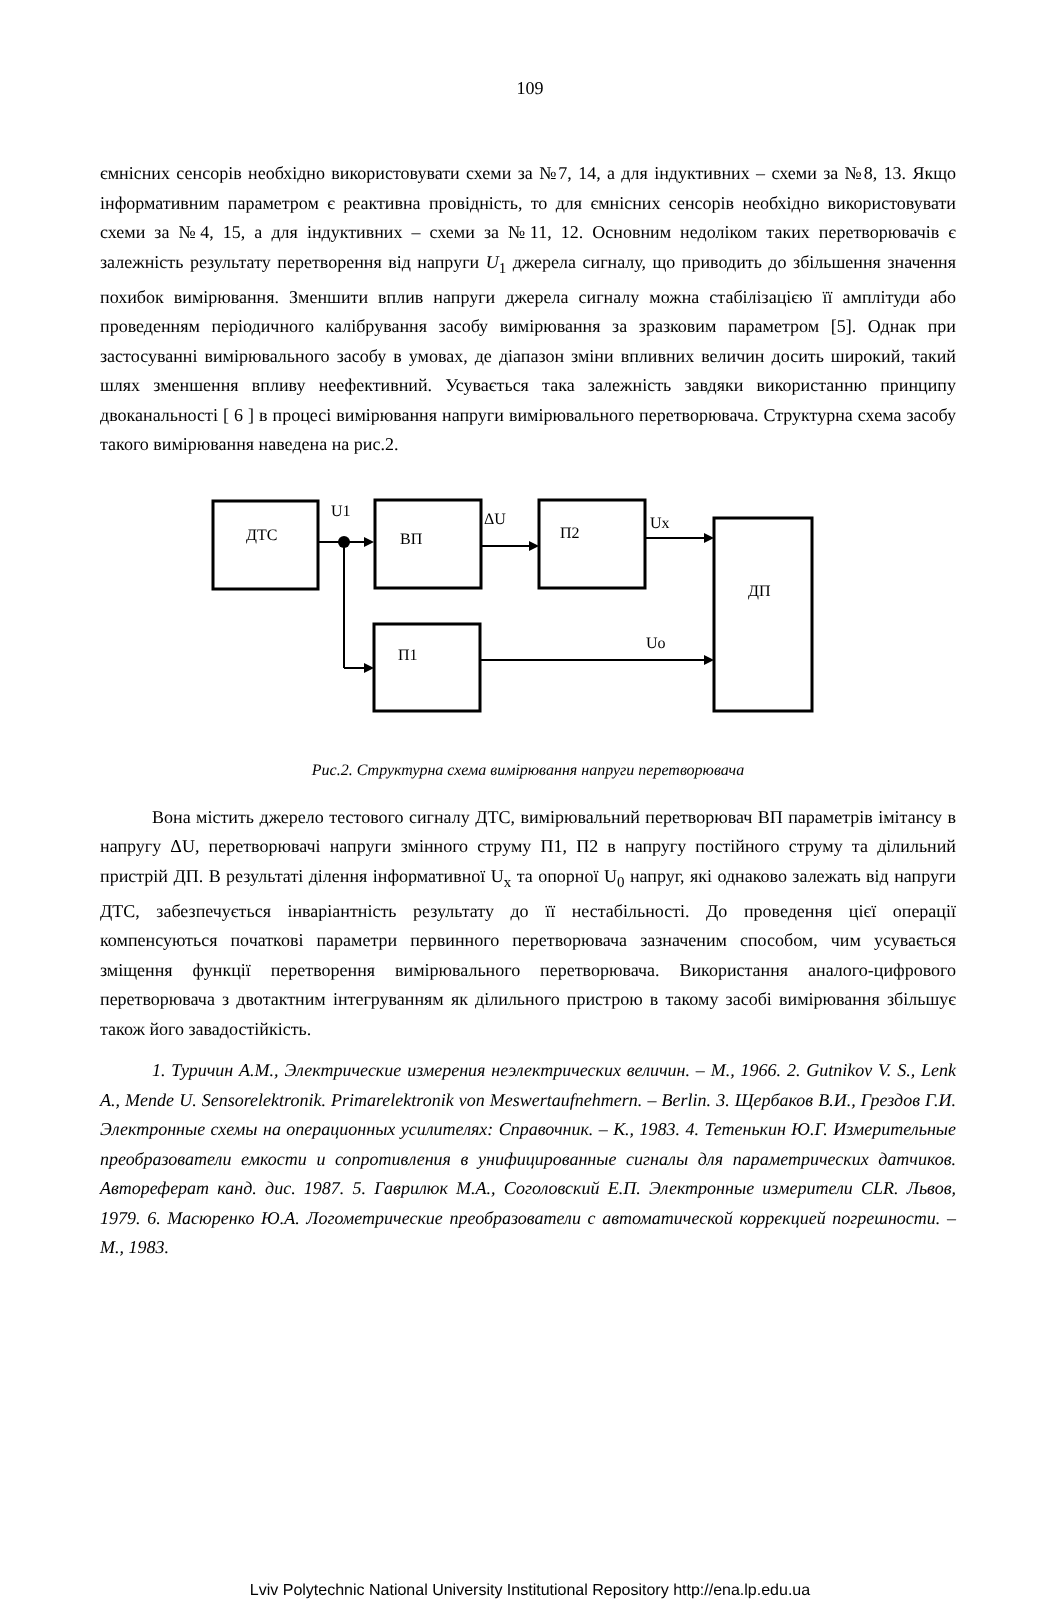109
ємнісних сенсорів необхідно використовувати схеми за №7, 14, а для індуктивних – схеми за №8, 13. Якщо інформативним параметром є реактивна провідність, то для ємнісних сенсорів необхідно використовувати схеми за №4, 15, а для індуктивних – схеми за №11, 12. Основним недоліком таких перетворювачів є залежність результату перетворення від напруги U<sub>1</sub> джерела сигналу, що приводить до збільшення значення похибок вимірювання. Зменшити вплив напруги джерела сигналу можна стабілізацією її амплітуди або проведенням періодичного калібрування засобу вимірювання за зразковим параметром [5]. Однак при застосуванні вимірювального засобу в умовах, де діапазон зміни впливних величин досить широкий, такий шлях зменшення впливу неефективний. Усувається така залежність завдяки використанню принципу двоканальності [ 6 ] в процесі вимірювання напруги вимірювального перетворювача. Структурна схема засобу такого вимірювання наведена на рис.2.
ДТС
U1
ВП
ΔU
П2
Ux
ДП
П1
Uo
Рис.2. Структурна схема вимірювання напруги перетворювача
Вона містить джерело тестового сигналу ДТС, вимірювальний перетворювач ВП параметрів імітансу в напругу ΔU, перетворювачі напруги змінного струму П1, П2 в напругу постійного струму та ділильний пристрій ДП. В результаті ділення інформативної U<sub>x</sub> та опорної U<sub>0</sub> напруг, які однаково залежать від напруги ДТС, забезпечується інваріантність результату до її нестабільності. До проведення цієї операції компенсуються початкові параметри первинного перетворювача зазначеним способом, чим усувається зміщення функції перетворення вимірювального перетворювача. Використання аналого-цифрового перетворювача з двотактним інтегруванням як ділильного пристрою в такому засобі вимірювання збільшує також його завадостійкість.
1. Туричин А.М., Электрические измерения неэлектрических величин. – М., 1966. 2. Gutnikov V. S., Lenk A., Mende U. Sensorelektronik. Primarelektronik von Meswertaufnehmern. – Berlin. 3. Щербаков В.И., Грездов Г.И. Электронные схемы на операционных усилителях: Справочник. – К., 1983. 4. Тетенькин Ю.Г. Измерительные преобразователи емкости и сопротивления в унифицированные сигналы для параметрических датчиков. Автореферат канд. дис. 1987. 5. Гаврилюк М.А., Соголовский Е.П. Электронные измерители CLR. Львов, 1979. 6. Масюренко Ю.А. Логометрические преобразователи с автоматической коррекцией погрешности. – М., 1983.
Lviv Polytechnic National University Institutional Repository http://ena.lp.edu.ua